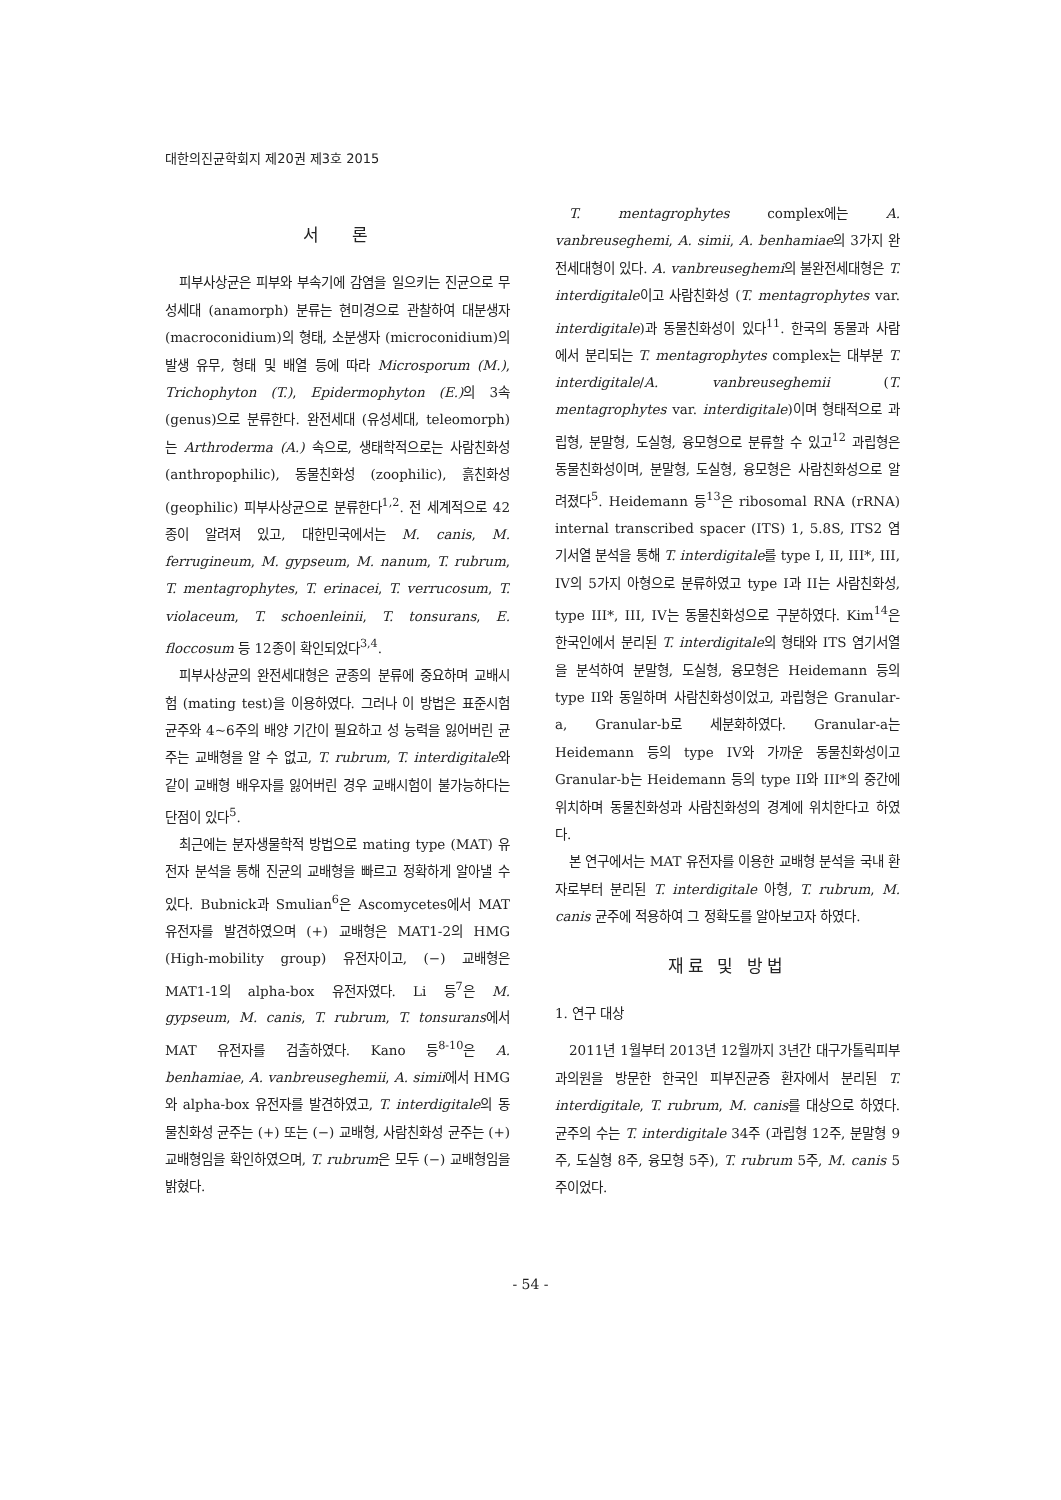대한의진균학회지 제20권 제3호 2015
서 론
피부사상균은 피부와 부속기에 감염을 일으키는 진균으로 무성세대 (anamorph) 분류는 현미경으로 관찰하여 대분생자 (macroconidium)의 형태, 소분생자 (microconidium)의 발생 유무, 형태 및 배열 등에 따라 Microsporum (M.), Trichophyton (T.), Epidermophyton (E.) 의 3속 (genus)으로 분류한다. 완전세대 (유성세대, teleomorph)는 Arthroderma (A.) 속으로, 생태학적으로는 사람친화성 (anthropophilic), 동물친화성 (zoophilic), 흙친화성 (geophilic) 피부사상균으로 분류한다<sup>1,2</sup>. 전 세계적으로 42종이 알려져 있고, 대한민국에서는 M. canis, M. ferrugineum, M. gypseum, M. nanum, T. rubrum, T. mentagrophytes, T. erinacei, T. verrucosum, T. violaceum, T. schoenleinii, T. tonsurans, E. floccosum 등 12종이 확인되었다<sup>3,4</sup>.
피부사상균의 완전세대형은 균종의 분류에 중요하며 교배시험 (mating test)을 이용하였다. 그러나 이 방법은 표준시험 균주와 4~6주의 배양 기간이 필요하고 성 능력을 잃어버린 균주는 교배형을 알 수 없고, T. rubrum, T. interdigitale와 같이 교배형 배우자를 잃어버린 경우 교배시험이 불가능하다는 단점이 있다<sup>5</sup>.
최근에는 분자생물학적 방법으로 mating type (MAT) 유전자 분석을 통해 진균의 교배형을 빠르고 정확하게 알아낼 수 있다. Bubnick과 Smulian<sup>6</sup>은 Ascomycetes에서 MAT 유전자를 발견하였으며 (+) 교배형은 MAT1-2의 HMG (High-mobility group) 유전자이고, (−) 교배형은 MAT1-1의 alpha-box 유전자였다. Li 등<sup>7</sup>은 M. gypseum, M. canis, T. rubrum, T. tonsurans에서 MAT 유전자를 검출하였다. Kano 등<sup>8-10</sup>은 A. benhamiae, A. vanbreuseghemii, A. simii에서 HMG와 alpha-box 유전자를 발견하였고, T. interdigitale의 동물친화성 균주는 (+) 또는 (−) 교배형, 사람친화성 균주는 (+) 교배형임을 확인하였으며, T. rubrum은 모두 (−) 교배형임을 밝혔다.
T. mentagrophytes complex에는 A. vanbreuseghemi, A. simii, A. benhamiae의 3가지 완전세대형이 있다. A. vanbreuseghemi의 불완전세대형은 T. interdigitale이고 사람친화성 (T. mentagrophytes var. interdigitale)과 동물친화성이 있다<sup>11</sup>. 한국의 동물과 사람에서 분리되는 T. mentagrophytes complex는 대부분 T. interdigitale/A. vanbreuseghemii (T. mentagrophytes var. interdigitale)이며 형태적으로 과립형, 분말형, 도실형, 융모형으로 분류할 수 있고<sup>12</sup> 과립형은 동물친화성이며, 분말형, 도실형, 융모형은 사람친화성으로 알려졌다<sup>5</sup>. Heidemann 등<sup>13</sup>은 ribosomal RNA (rRNA) internal transcribed spacer (ITS) 1, 5.8S, ITS2 염기서열 분석을 통해 T. interdigitale를 type I, II, III*, III, IV의 5가지 아형으로 분류하였고 type I과 II는 사람친화성, type III*, III, IV는 동물친화성으로 구분하였다. Kim<sup>14</sup>은 한국인에서 분리된 T. interdigitale의 형태와 ITS 염기서열을 분석하여 분말형, 도실형, 융모형은 Heidemann 등의 type II와 동일하며 사람친화성이었고, 과립형은 Granular-a, Granular-b로 세분화하였다. Granular-a는 Heidemann 등의 type IV와 가까운 동물친화성이고 Granular-b는 Heidemann 등의 type II와 III*의 중간에 위치하며 동물친화성과 사람친화성의 경계에 위치한다고 하였다.
본 연구에서는 MAT 유전자를 이용한 교배형 분석을 국내 환자로부터 분리된 T. interdigitale 아형, T. rubrum, M. canis 균주에 적용하여 그 정확도를 알아보고자 하였다.
재료 및 방법
1. 연구 대상
2011년 1월부터 2013년 12월까지 3년간 대구가톨릭피부과의원을 방문한 한국인 피부진균증 환자에서 분리된 T. interdigitale, T. rubrum, M. canis를 대상으로 하였다. 균주의 수는 T. interdigitale 34주 (과립형 12주, 분말형 9주, 도실형 8주, 융모형 5주), T. rubrum 5주, M. canis 5주이었다.
- 54 -